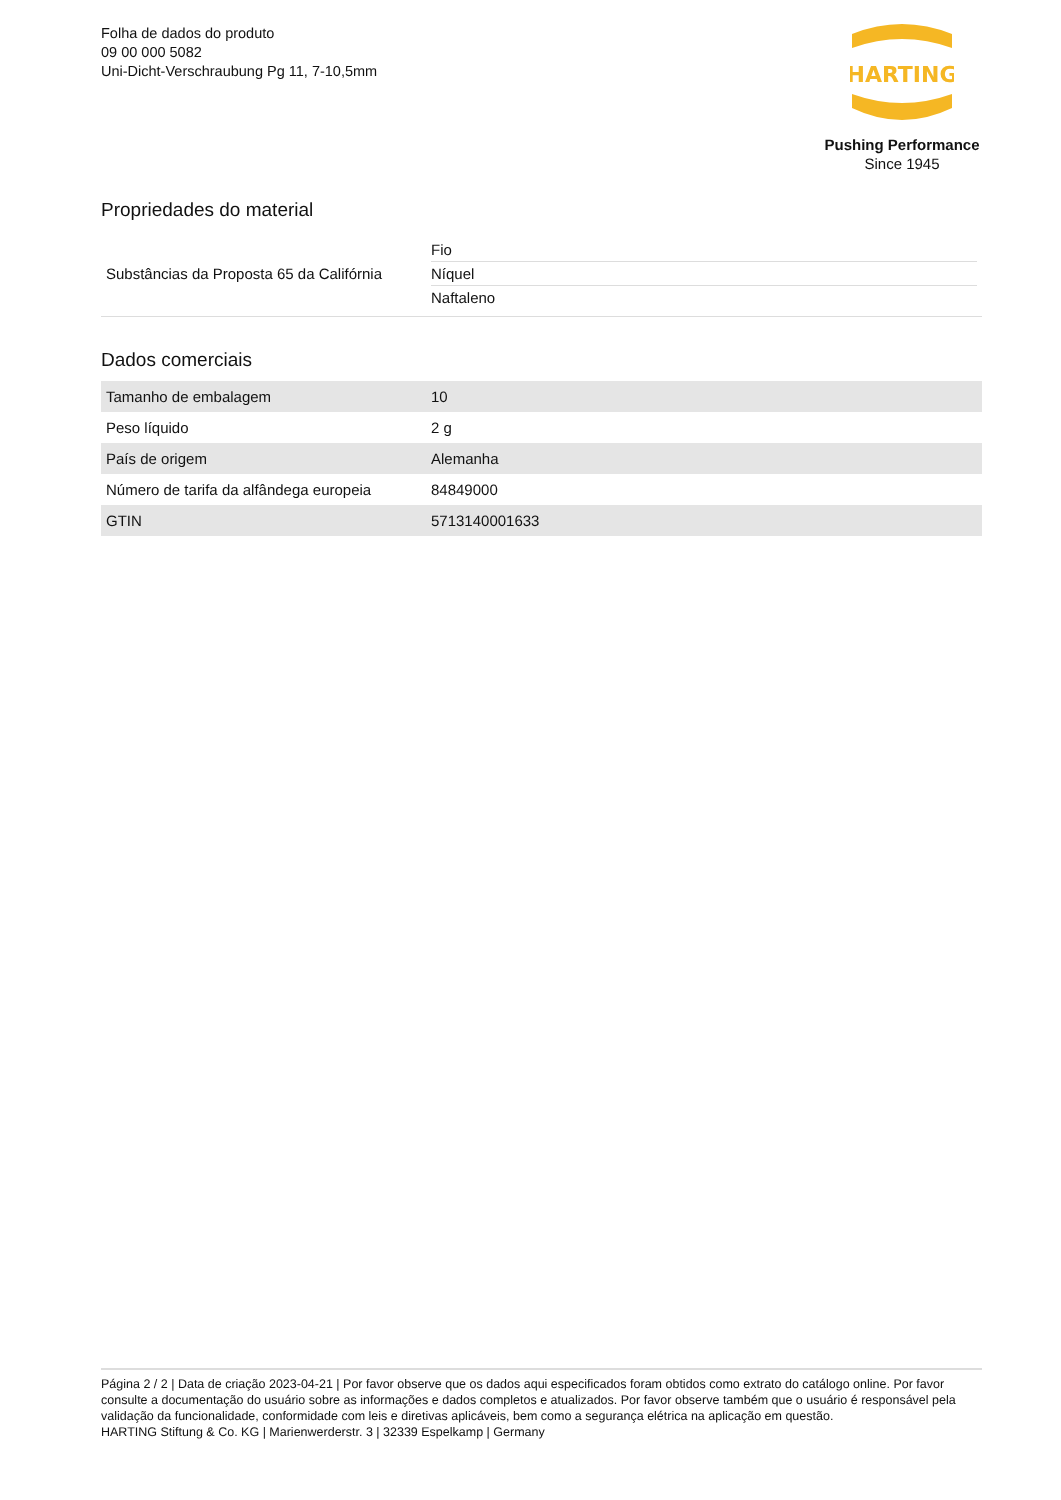Folha de dados do produto
09 00 000 5082
Uni-Dicht-Verschraubung Pg 11, 7-10,5mm
HARTING
Pushing Performance
Since 1945
Propriedades do material
| Substâncias da Proposta 65 da Califórnia | Fio Níquel Naftaleno |
Dados comerciais
| Tamanho de embalagem | 10 |
| Peso líquido | 2 g |
| País de origem | Alemanha |
| Número de tarifa da alfândega europeia | 84849000 |
| GTIN | 5713140001633 |
Página 2 / 2 | Data de criação 2023-04-21 | Por favor observe que os dados aqui especificados foram obtidos como extrato do catálogo online. Por favor consulte a documentação do usuário sobre as informações e dados completos e atualizados. Por favor observe também que o usuário é responsável pela validação da funcionalidade, conformidade com leis e diretivas aplicáveis, bem como a segurança elétrica na aplicação em questão.
HARTING Stiftung & Co. KG | Marienwerderstr. 3 | 32339 Espelkamp | Germany